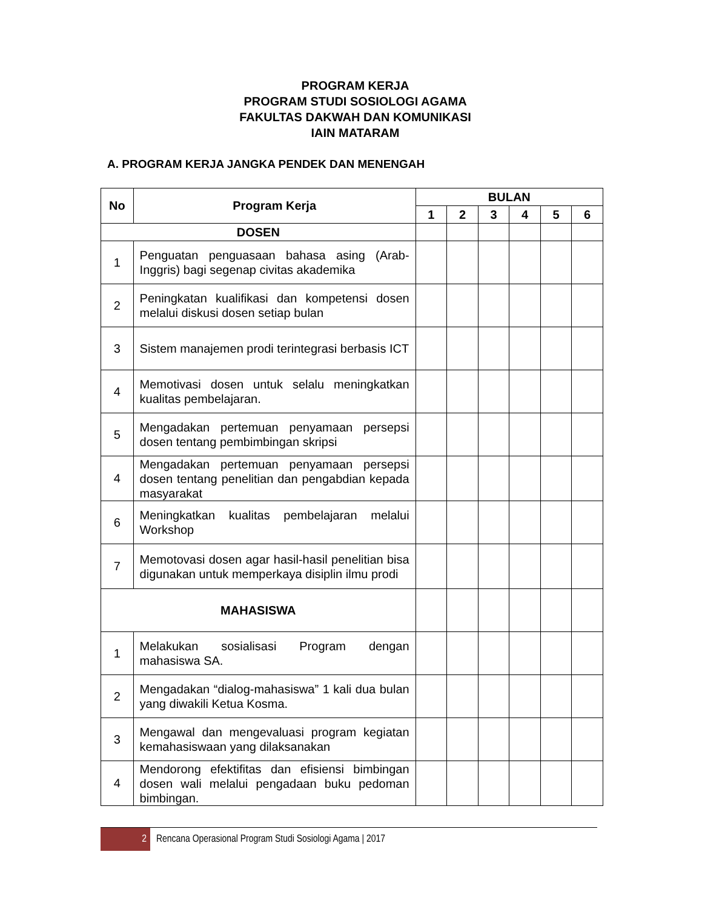PROGRAM KERJA
PROGRAM STUDI SOSIOLOGI AGAMA
FAKULTAS DAKWAH DAN KOMUNIKASI
IAIN MATARAM
A. PROGRAM KERJA JANGKA PENDEK DAN MENENGAH
| No | Program Kerja | BULAN | | | | | |
| --- | --- | --- | --- | --- | --- | --- | --- |
| | | 1 | 2 | 3 | 4 | 5 | 6 |
| DOSEN | | | | | | | |
| 1 | Penguatan penguasaan bahasa asing (Arab-Inggris) bagi segenap civitas akademika | | | | | | |
| 2 | Peningkatan kualifikasi dan kompetensi dosen melalui diskusi dosen setiap bulan | | | | | | |
| 3 | Sistem manajemen prodi terintegrasi berbasis ICT | | | | | | |
| 4 | Memotivasi dosen untuk selalu meningkatkan kualitas pembelajaran. | | | | | | |
| 5 | Mengadakan pertemuan penyamaan persepsi dosen tentang pembimbingan skripsi | | | | | | |
| 4 | Mengadakan pertemuan penyamaan persepsi dosen tentang penelitian dan pengabdian kepada masyarakat | | | | | | |
| 6 | Meningkatkan kualitas pembelajaran melalui Workshop | | | | | | |
| 7 | Memotovasi dosen agar hasil-hasil penelitian bisa digunakan untuk memperkaya disiplin ilmu prodi | | | | | | |
| MAHASISWA | | | | | | | |
| 1 | Melakukan sosialisasi Program dengan mahasiswa SA. | | | | | | |
| 2 | Mengadakan “dialog-mahasiswa” 1 kali dua bulan yang diwakili Ketua Kosma. | | | | | | |
| 3 | Mengawal dan mengevaluasi program kegiatan kemahasiswaan yang dilaksanakan | | | | | | |
| 4 | Mendorong efektifitas dan efisiensi bimbingan dosen wali melalui pengadaan buku pedoman bimbingan. | | | | | | |
2
Rencana Operasional Program Studi Sosiologi Agama | 2017